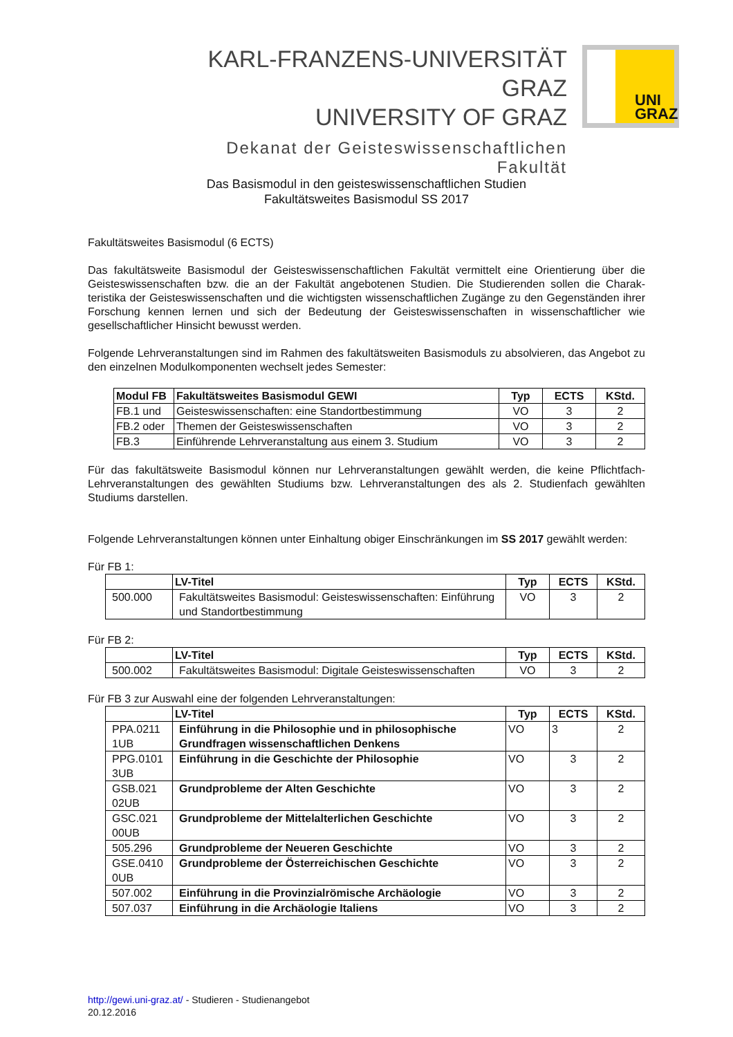KARL-FRANZENS-UNIVERSITÄT GRAZ
UNIVERSITY OF GRAZ
Dekanat der Geisteswissenschaftlichen Fakultät
UNI
GRAZ
Das Basismodul in den geisteswissenschaftlichen Studien
Fakultätsweites Basismodul SS 2017
Fakultätsweites Basismodul (6 ECTS)
Das fakultätsweite Basismodul der Geisteswissenschaftlichen Fakultät vermittelt eine Orientierung über die Geisteswissenschaften bzw. die an der Fakultät angebotenen Studien. Die Studierenden sollen die Charak­teristika der Geisteswissenschaften und die wichtigsten wissenschaftlichen Zugänge zu den Gegenständen ihrer Forschung kennen lernen und sich der Bedeutung der Geisteswissenschaften in wissenschaftlicher wie gesellschaftlicher Hinsicht bewusst werden.
Folgende Lehrveranstaltungen sind im Rahmen des fakultätsweiten Basismoduls zu absolvieren, das An­gebot zu den einzelnen Modulkomponenten wechselt jedes Semester:
| Modul FB | Fakultätsweites Basismodul GEWI | Typ | ECTS | KStd. |
| --- | --- | --- | --- | --- |
| FB.1 und | Geisteswissenschaften: eine Standortbestimmung | VO | 3 | 2 |
| FB.2 oder | Themen der Geisteswissenschaften | VO | 3 | 2 |
| FB.3 | Einführende Lehrveranstaltung aus einem 3. Studium | VO | 3 | 2 |
Für das fakultätsweite Basismodul können nur Lehrveranstaltungen gewählt werden, die keine Pflichtfach-Lehrveranstaltungen des gewählten Studiums bzw. Lehrveranstaltungen des als 2. Studienfach gewählten Studiums darstellen.
Folgende Lehrveranstaltungen können unter Einhaltung obiger Einschränkungen im SS 2017 gewählt wer­den:
Für FB 1:
| | LV-Titel | Typ | ECTS | KStd. |
| --- | --- | --- | --- | --- |
| 500.000 | Fakultätsweites Basismodul: Geisteswissenschaften: Ein­führung und Standortbestimmung | VO | 3 | 2 |
Für FB 2:
| | LV-Titel | Typ | ECTS | KStd. |
| --- | --- | --- | --- | --- |
| 500.002 | Fakultätsweites Basismodul: Digitale Geisteswissenschaf­ten | VO | 3 | 2 |
Für FB 3 zur Auswahl eine der folgenden Lehrveranstaltungen:
| | LV-Titel | Typ | ECTS | KStd. |
| --- | --- | --- | --- | --- |
| PPA.0211 1UB | Einführung in die Philosophie und in philosophische Grundfragen wissenschaftlichen Denkens | VO | 3 | 2 |
| PPG.0101 3UB | Einführung in die Geschichte der Philosophie | VO | 3 | 2 |
| GSB.021 02UB | Grundprobleme der Alten Geschichte | VO | 3 | 2 |
| GSC.021 00UB | Grundprobleme der Mittelalterlichen Geschichte | VO | 3 | 2 |
| 505.296 | Grundprobleme der Neueren Geschichte | VO | 3 | 2 |
| GSE.0410 0UB | Grundprobleme der Österreichischen Geschichte | VO | 3 | 2 |
| 507.002 | Einführung in die Provinzialrömische Archäologie | VO | 3 | 2 |
| 507.037 | Einführung in die Archäologie Italiens | VO | 3 | 2 |
http://gewi.uni-graz.at/ - Studieren - Studienangebot
20.12.2016